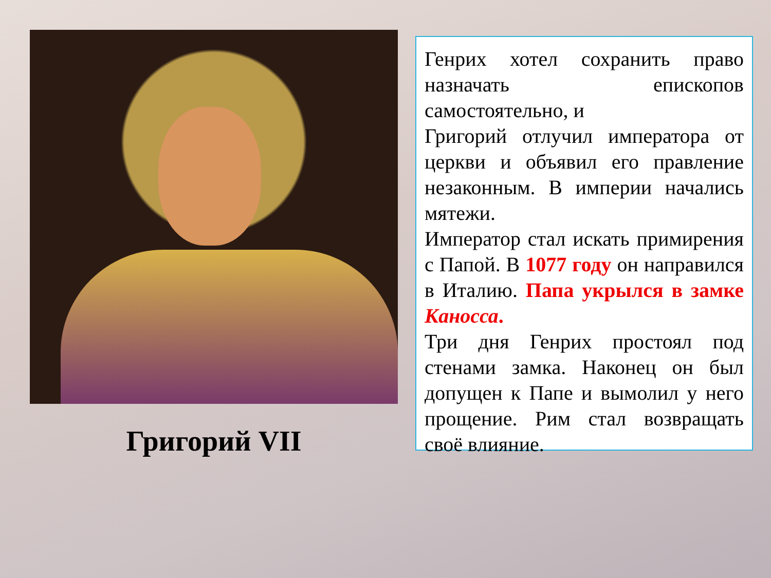Григорий VII
Генрих хотел сохранить право назначать епископов самостоятельно, и
Григорий отлучил императора от церкви и объявил его правление незаконным. В империи начались мятежи.
Император стал искать примирения с Папой. В 1077 году он направился в Италию. Папа укрылся в замке Каносса.
Три дня Генрих простоял под стенами замка. Наконец он был допущен к Папе и вымолил у него прощение. Рим стал возвращать своё влияние.